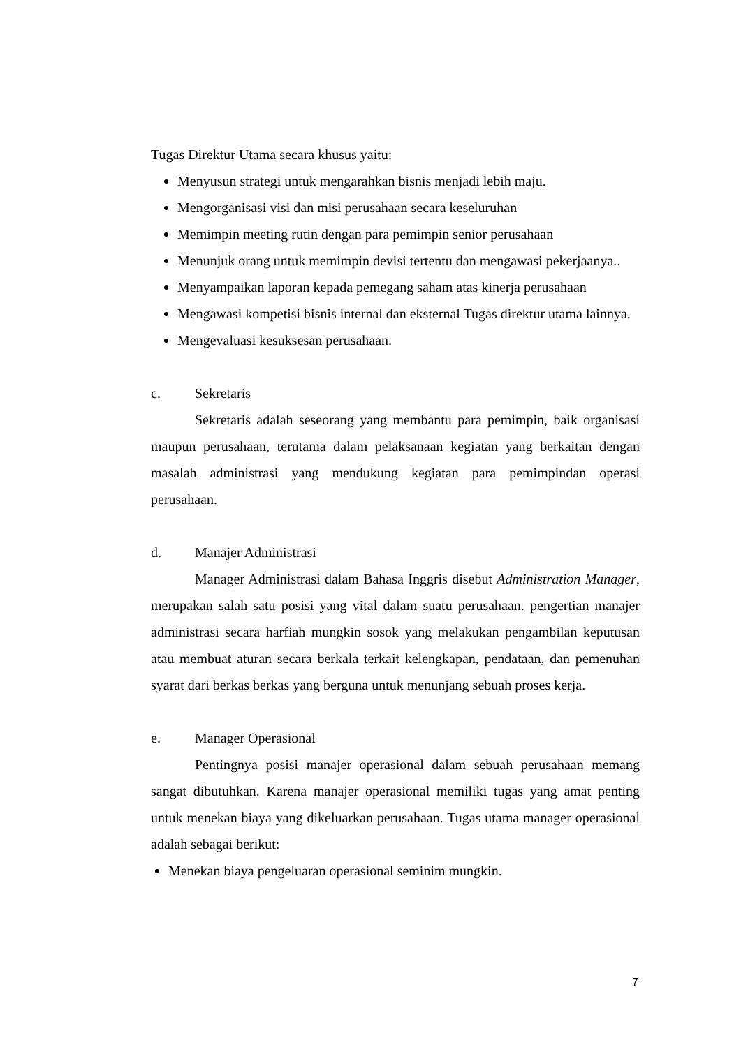Tugas Direktur Utama secara khusus yaitu:
Menyusun strategi untuk mengarahkan bisnis menjadi lebih maju.
Mengorganisasi visi dan misi perusahaan secara keseluruhan
Memimpin meeting rutin dengan para pemimpin senior perusahaan
Menunjuk orang untuk memimpin devisi tertentu dan mengawasi pekerjaanya..
Menyampaikan laporan kepada pemegang saham atas kinerja perusahaan
Mengawasi kompetisi bisnis internal dan eksternal Tugas direktur utama lainnya.
Mengevaluasi kesuksesan perusahaan.
c. Sekretaris
Sekretaris adalah seseorang yang membantu para pemimpin, baik organisasi maupun perusahaan, terutama dalam pelaksanaan kegiatan yang berkaitan dengan masalah administrasi yang mendukung kegiatan para pemimpindan operasi perusahaan.
d. Manajer Administrasi
Manager Administrasi dalam Bahasa Inggris disebut Administration Manager, merupakan salah satu posisi yang vital dalam suatu perusahaan. pengertian manajer administrasi secara harfiah mungkin sosok yang melakukan pengambilan keputusan atau membuat aturan secara berkala terkait kelengkapan, pendataan, dan pemenuhan syarat dari berkas berkas yang berguna untuk menunjang sebuah proses kerja.
e. Manager Operasional
Pentingnya posisi manajer operasional dalam sebuah perusahaan memang sangat dibutuhkan. Karena manajer operasional memiliki tugas yang amat penting untuk menekan biaya yang dikeluarkan perusahaan. Tugas utama manager operasional adalah sebagai berikut:
Menekan biaya pengeluaran operasional seminim mungkin.
7